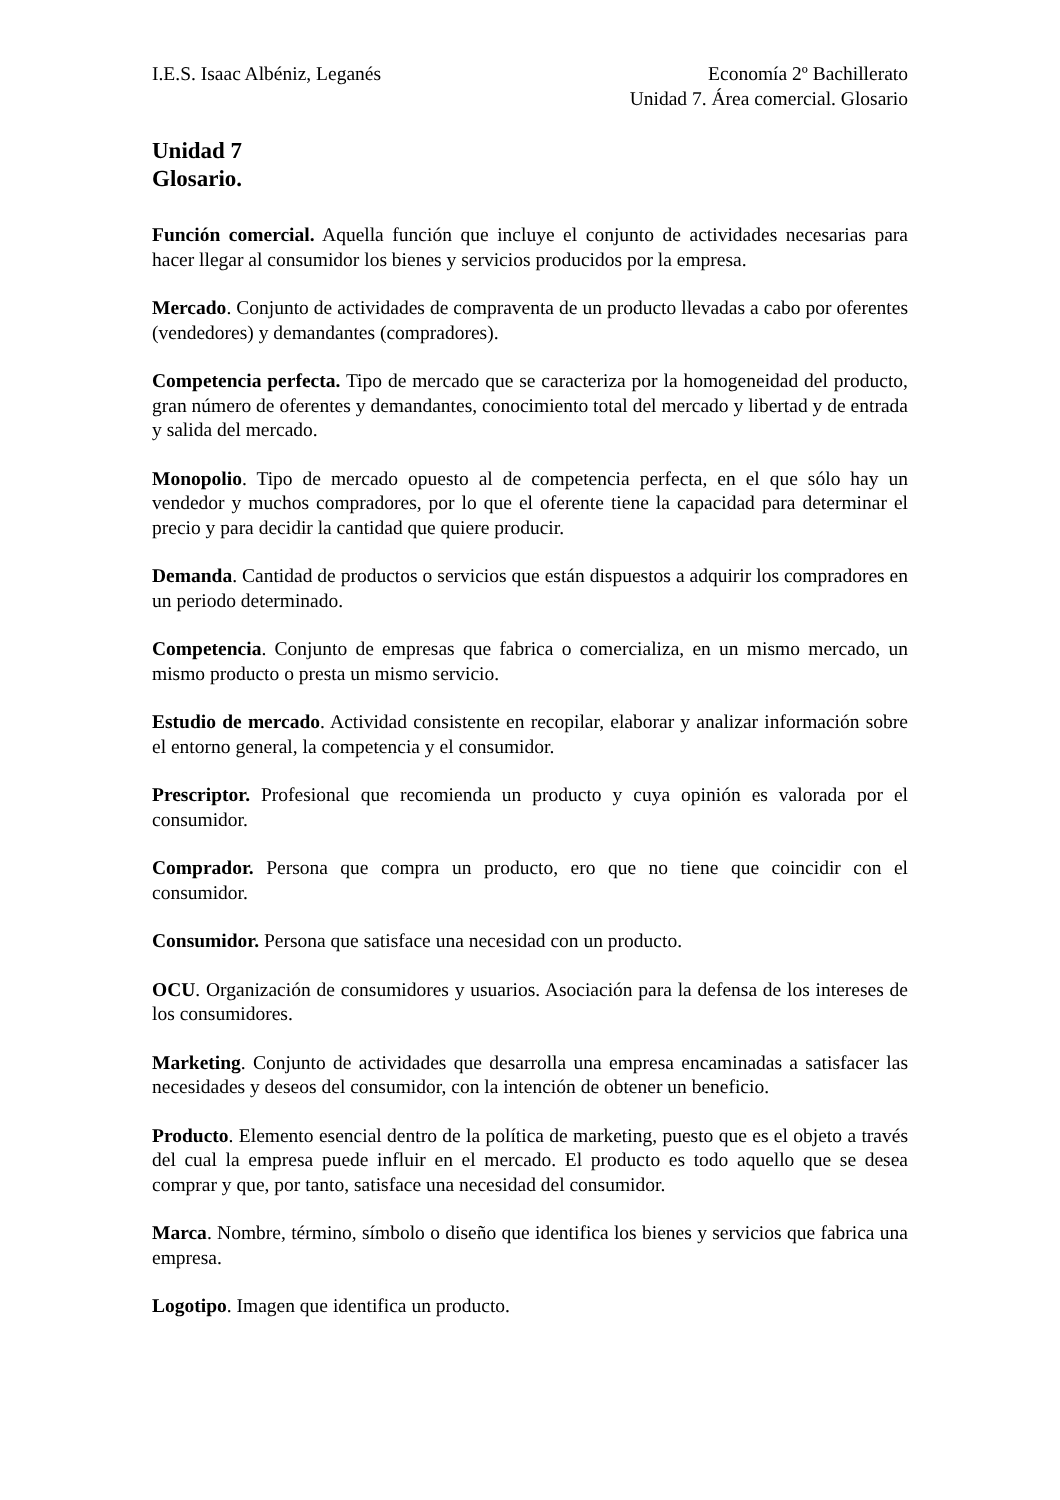I.E.S. Isaac Albéniz, Leganés Economía 2º Bachillerato
Unidad 7. Área comercial. Glosario
Unidad 7
Glosario.
Función comercial. Aquella función que incluye el conjunto de actividades necesarias para hacer llegar al consumidor los bienes y servicios producidos por la empresa.
Mercado. Conjunto de actividades de compraventa de un producto llevadas a cabo por oferentes (vendedores) y demandantes (compradores).
Competencia perfecta. Tipo de mercado que se caracteriza por la homogeneidad del producto, gran número de oferentes y demandantes, conocimiento total del mercado y libertad y de entrada y salida del mercado.
Monopolio. Tipo de mercado opuesto al de competencia perfecta, en el que sólo hay un vendedor y muchos compradores, por lo que el oferente tiene la capacidad para determinar el precio y para decidir la cantidad que quiere producir.
Demanda. Cantidad de productos o servicios que están dispuestos a adquirir los compradores en un periodo determinado.
Competencia. Conjunto de empresas que fabrica o comercializa, en un mismo mercado, un mismo producto o presta un mismo servicio.
Estudio de mercado. Actividad consistente en recopilar, elaborar y analizar información sobre el entorno general, la competencia y el consumidor.
Prescriptor. Profesional que recomienda un producto y cuya opinión es valorada por el consumidor.
Comprador. Persona que compra un producto, ero que no tiene que coincidir con el consumidor.
Consumidor. Persona que satisface una necesidad con un producto.
OCU. Organización de consumidores y usuarios. Asociación para la defensa de los intereses de los consumidores.
Marketing. Conjunto de actividades que desarrolla una empresa encaminadas a satisfacer las necesidades y deseos del consumidor, con la intención de obtener un beneficio.
Producto. Elemento esencial dentro de la política de marketing, puesto que es el objeto a través del cual la empresa puede influir en el mercado. El producto es todo aquello que se desea comprar y que, por tanto, satisface una necesidad del consumidor.
Marca. Nombre, término, símbolo o diseño que identifica los bienes y servicios que fabrica una empresa.
Logotipo. Imagen que identifica un producto.